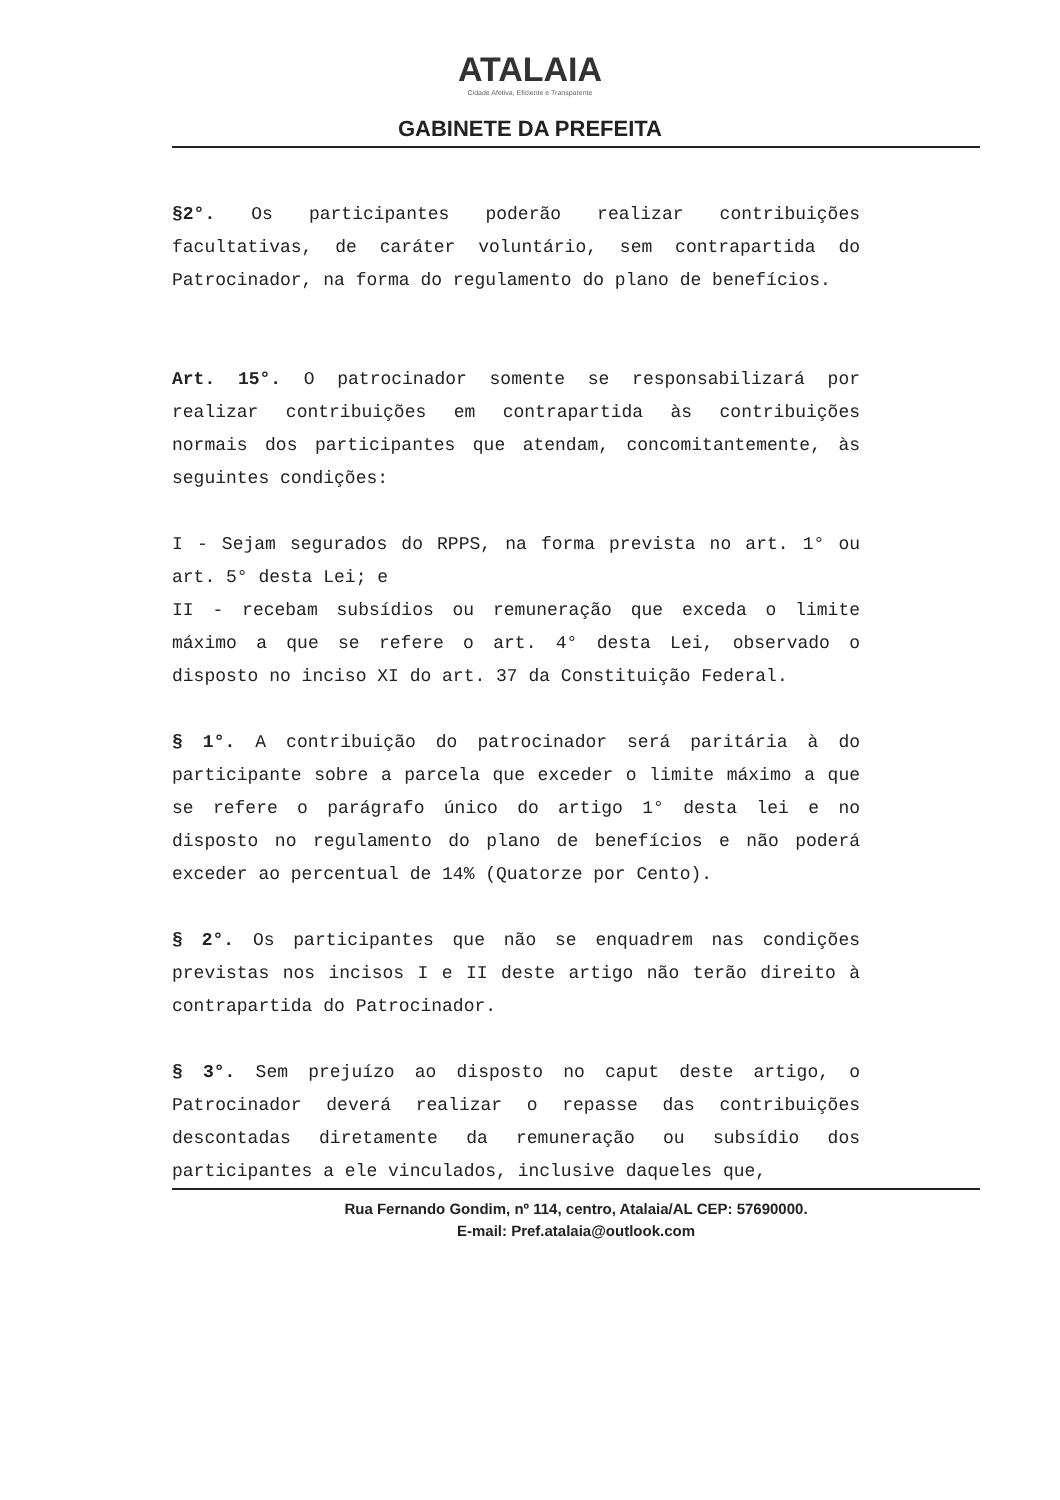ATALAIA
Cidade Afetiva, Eficiente e Transparente
GABINETE DA PREFEITA
§2°. Os participantes poderão realizar contribuições facultativas, de caráter voluntário, sem contrapartida do Patrocinador, na forma do regulamento do plano de benefícios.
Art. 15°. O patrocinador somente se responsabilizará por realizar contribuições em contrapartida às contribuições normais dos participantes que atendam, concomitantemente, às seguintes condições:
I - Sejam segurados do RPPS, na forma prevista no art. 1° ou art. 5° desta Lei; e
II - recebam subsídios ou remuneração que exceda o limite máximo a que se refere o art. 4° desta Lei, observado o disposto no inciso XI do art. 37 da Constituição Federal.
§ 1°. A contribuição do patrocinador será paritária à do participante sobre a parcela que exceder o limite máximo a que se refere o parágrafo único do artigo 1° desta lei e no disposto no regulamento do plano de benefícios e não poderá exceder ao percentual de 14% (Quatorze por Cento).
§ 2°. Os participantes que não se enquadrem nas condições previstas nos incisos I e II deste artigo não terão direito à contrapartida do Patrocinador.
§ 3°. Sem prejuízo ao disposto no caput deste artigo, o Patrocinador deverá realizar o repasse das contribuições descontadas diretamente da remuneração ou subsídio dos participantes a ele vinculados, inclusive daqueles que,
Rua Fernando Gondim, nº 114, centro, Atalaia/AL CEP: 57690000.
E-mail: Pref.atalaia@outlook.com